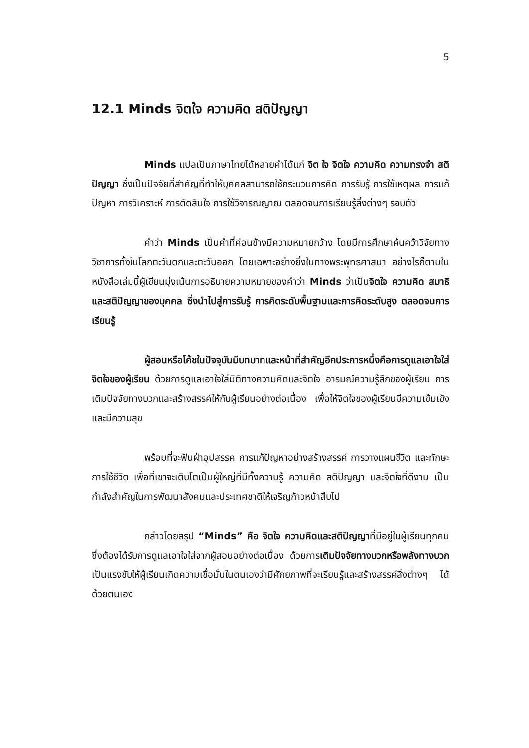5
12.1 Minds จิตใจ ความคิด สติปัญญา
Minds แปลเป็นภาษาไทยได้หลายคำได้แก่ จิต ใจ จิตใจ ความคิด ความทรงจำ สติปัญญา ซึ่งเป็นปัจจัยที่สำคัญที่ทำให้บุคคลสามารถใช้กระบวนการคิด การรับรู้ การใช้เหตุผล การแก้ปัญหา การวิเคราะห์ การตัดสินใจ การใช้วิจารณญาณ ตลอดจนการเรียนรู้สิ่งต่างๆ รอบตัว
คำว่า Minds เป็นคำที่ค่อนข้างมีความหมายกว้าง โดยมีการศึกษาค้นคว้าวิจัยทางวิชาการทั้งในโลกตะวันตกและตะวันออก โดยเฉพาะอย่างยิ่งในทางพระพุทธศาสนา อย่างไรก็ตามในหนังสือเล่มนี้ผู้เขียนมุ่งเน้นการอธิบายความหมายของคำว่า Minds ว่าเป็นจิตใจ ความคิด สมาธิ และสติปัญญาของบุคคล ซึ่งนำไปสู่การรับรู้ การคิดระดับพื้นฐานและการคิดระดับสูง ตลอดจนการเรียนรู้
ผู้สอนหรือโค้ชในปัจจุบันมีบทบาทและหน้าที่สำคัญอีกประการหนึ่งคือการดูแลเอาใจใส่จิตใจของผู้เรียน ด้วยการดูแลเอาใจใส่มิติทางความคิดและจิตใจ อารมณ์ความรู้สึกของผู้เรียน การเติมปัจจัยทางบวกและสร้างสรรค์ให้กับผู้เรียนอย่างต่อเนื่อง เพื่อให้จิตใจของผู้เรียนมีความเข้มเข็งและมีความสุข
พร้อมที่จะฟันฝ่าอุปสรรค การแก้ปัญหาอย่างสร้างสรรค์ การวางแผนชีวิต และทักษะการใช้ชีวิต เพื่อที่เขาจะเติบโตเป็นผู้ใหญ่ที่มีทั้งความรู้ ความคิด สติปัญญา และจิตใจที่ดีงาม เป็นกำลังสำคัญในการพัฒนาสังคมและประเทศชาติให้เจริญก้าวหน้าสืบไป
กล่าวโดยสรุป “Minds” คือ จิตใจ ความคิดและสติปัญญาที่มีอยู่ในผู้เรียนทุกคน ซึ่งต้องได้รับการดูแลเอาใจใส่จากผู้สอนอย่างต่อเนื่อง ด้วยการเติมปัจจัยทางบวกหรือพลังทางบวกเป็นแรงขับให้ผู้เรียนเกิดความเชื่อมั่นในตนเองว่ามีศักยภาพที่จะเรียนรู้และสร้างสรรค์สิ่งต่างๆ ได้ด้วยตนเอง